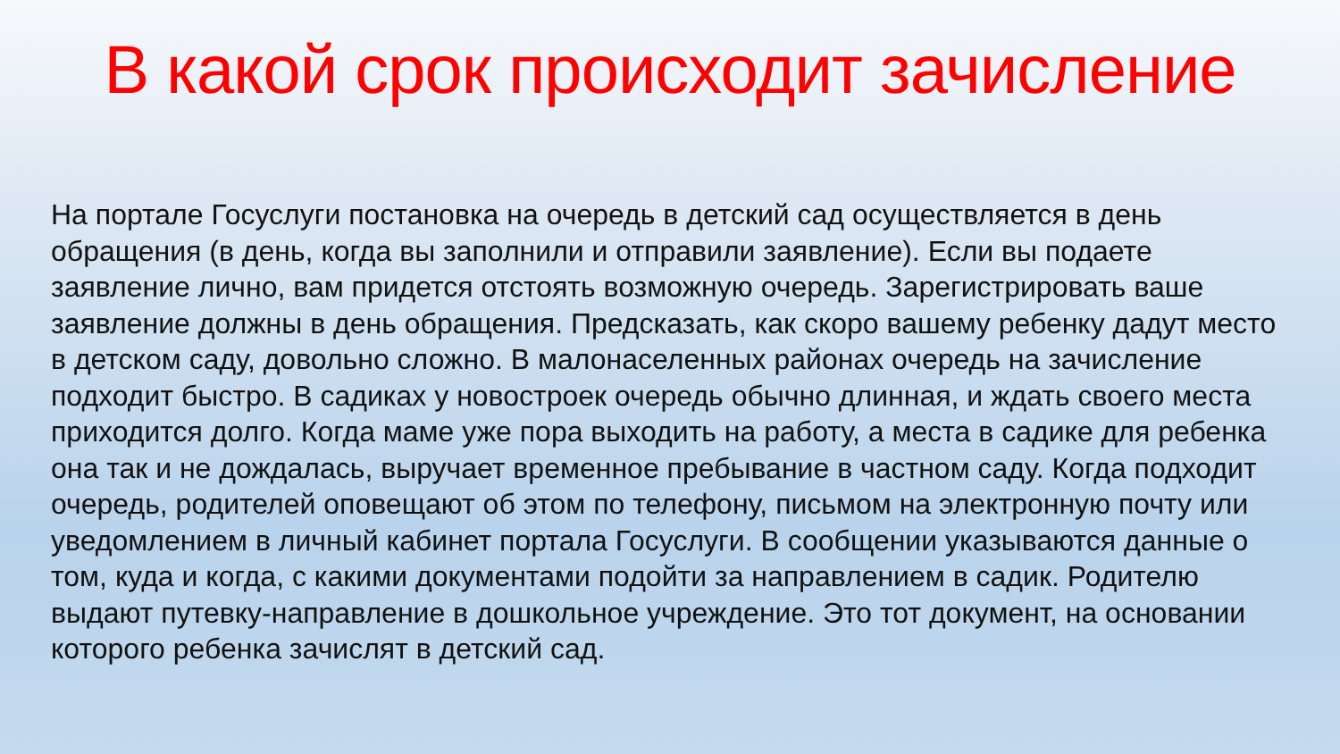В какой срок происходит зачисление
На портале Госуслуги постановка на очередь в детский сад осуществляется в день обращения (в день, когда вы заполнили и отправили заявление). Если вы подаете заявление лично, вам придется отстоять возможную очередь. Зарегистрировать ваше заявление должны в день обращения. Предсказать, как скоро вашему ребенку дадут место в детском саду, довольно сложно. В малонаселенных районах очередь на зачисление подходит быстро. В садиках у новостроек очередь обычно длинная, и ждать своего места приходится долго. Когда маме уже пора выходить на работу, а места в садике для ребенка она так и не дождалась, выручает временное пребывание в частном саду. Когда подходит очередь, родителей оповещают об этом по телефону, письмом на электронную почту или уведомлением в личный кабинет портала Госуслуги. В сообщении указываются данные о том, куда и когда, с какими документами подойти за направлением в садик. Родителю выдают путевку-направление в дошкольное учреждение. Это тот документ, на основании которого ребенка зачислят в детский сад.